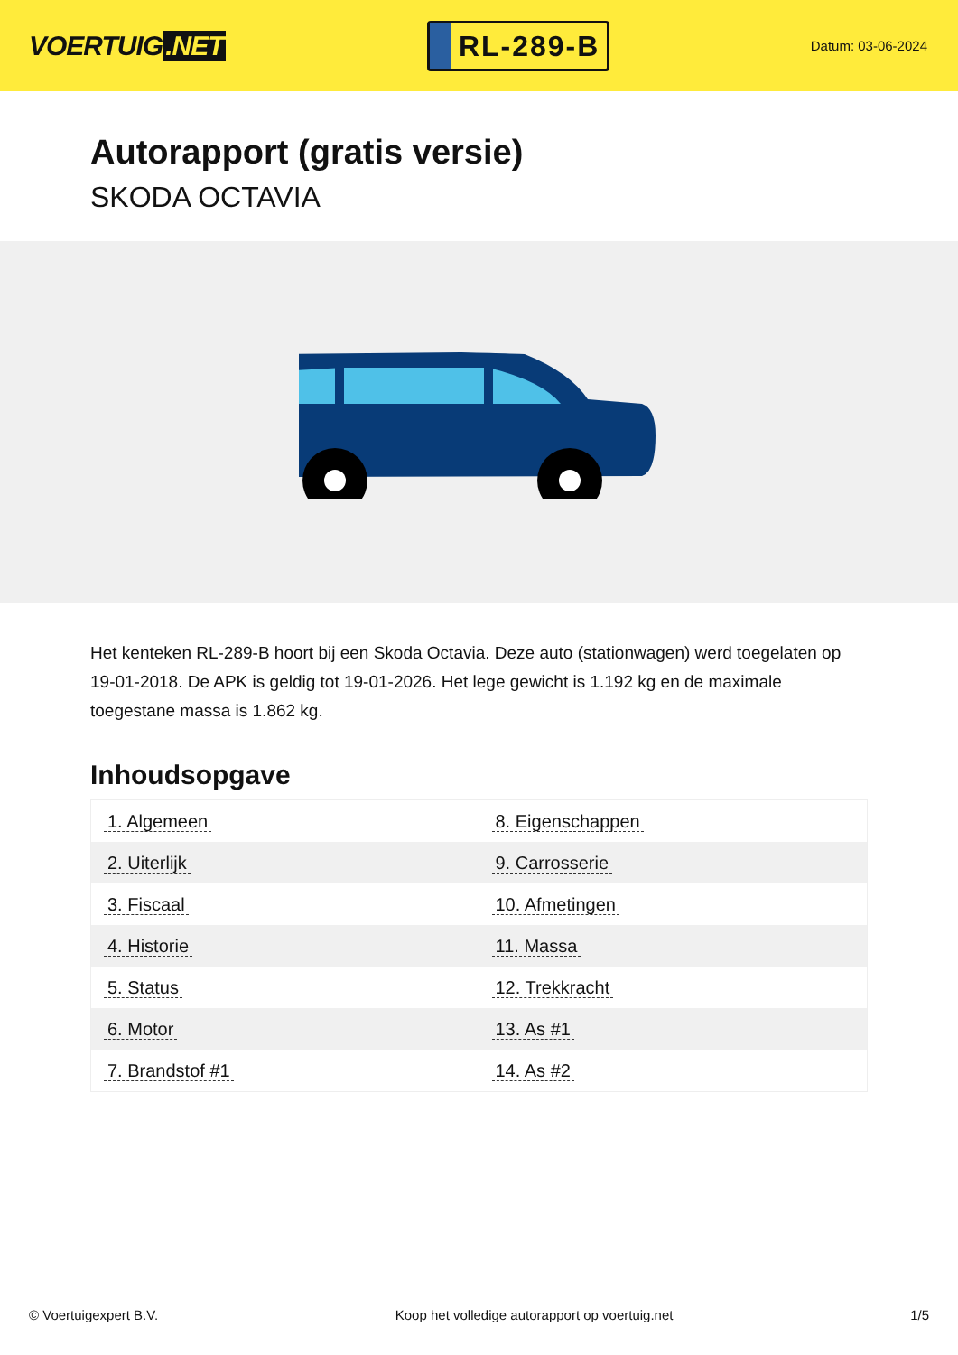VOERTUIG.NET
RL-289-B
Datum: 03-06-2024
Autorapport (gratis versie)
SKODA OCTAVIA
Het kenteken RL-289-B hoort bij een Skoda Octavia. Deze auto (stationwagen) werd toegelaten op 19-01-2018. De APK is geldig tot 19-01-2026. Het lege gewicht is 1.192 kg en de maximale toegestane massa is 1.862 kg.
Inhoudsopgave
| 1. Algemeen | 8. Eigenschappen |
| 2. Uiterlijk | 9. Carrosserie |
| 3. Fiscaal | 10. Afmetingen |
| 4. Historie | 11. Massa |
| 5. Status | 12. Trekkracht |
| 6. Motor | 13. As #1 |
| 7. Brandstof #1 | 14. As #2 |
© Voertuigexpert B.V. Koop het volledige autorapport op voertuig.net 1/5